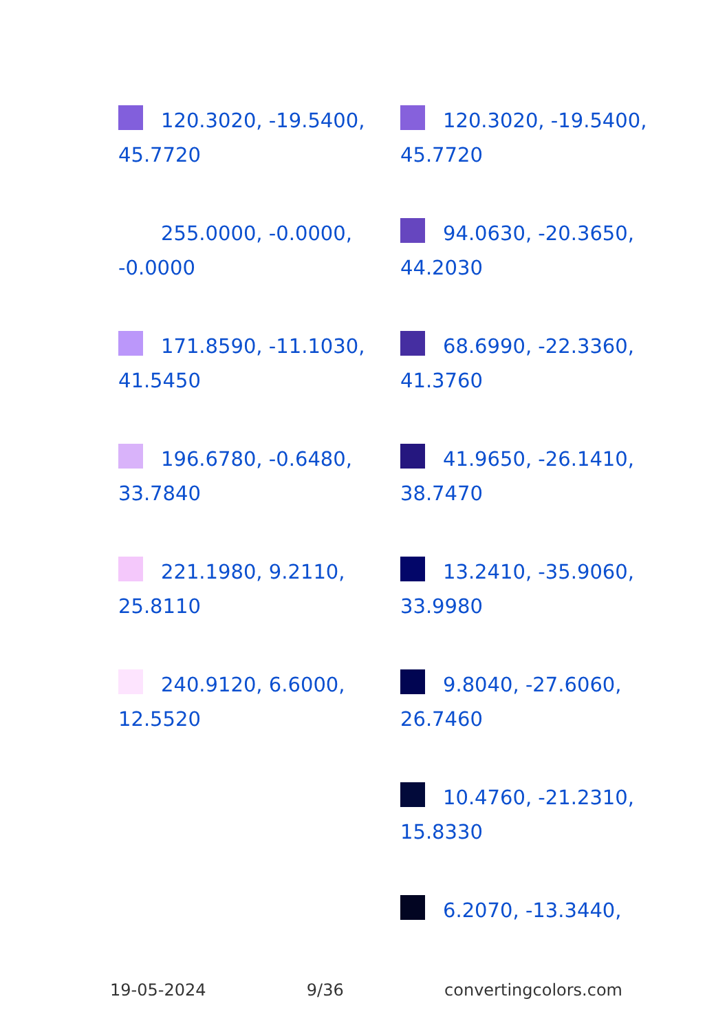120.3020, -19.5400, 45.7720
255.0000, -0.0000, -0.0000
171.8590, -11.1030, 41.5450
196.6780, -0.6480, 33.7840
221.1980, 9.2110, 25.8110
240.9120, 6.6000, 12.5520
120.3020, -19.5400, 45.7720
94.0630, -20.3650, 44.2030
68.6990, -22.3360, 41.3760
41.9650, -26.1410, 38.7470
13.2410, -35.9060, 33.9980
9.8040, -27.6060, 26.7460
10.4760, -21.2310, 15.8330
6.2070, -13.3440,
19-05-2024 9/36 convertingcolors.com